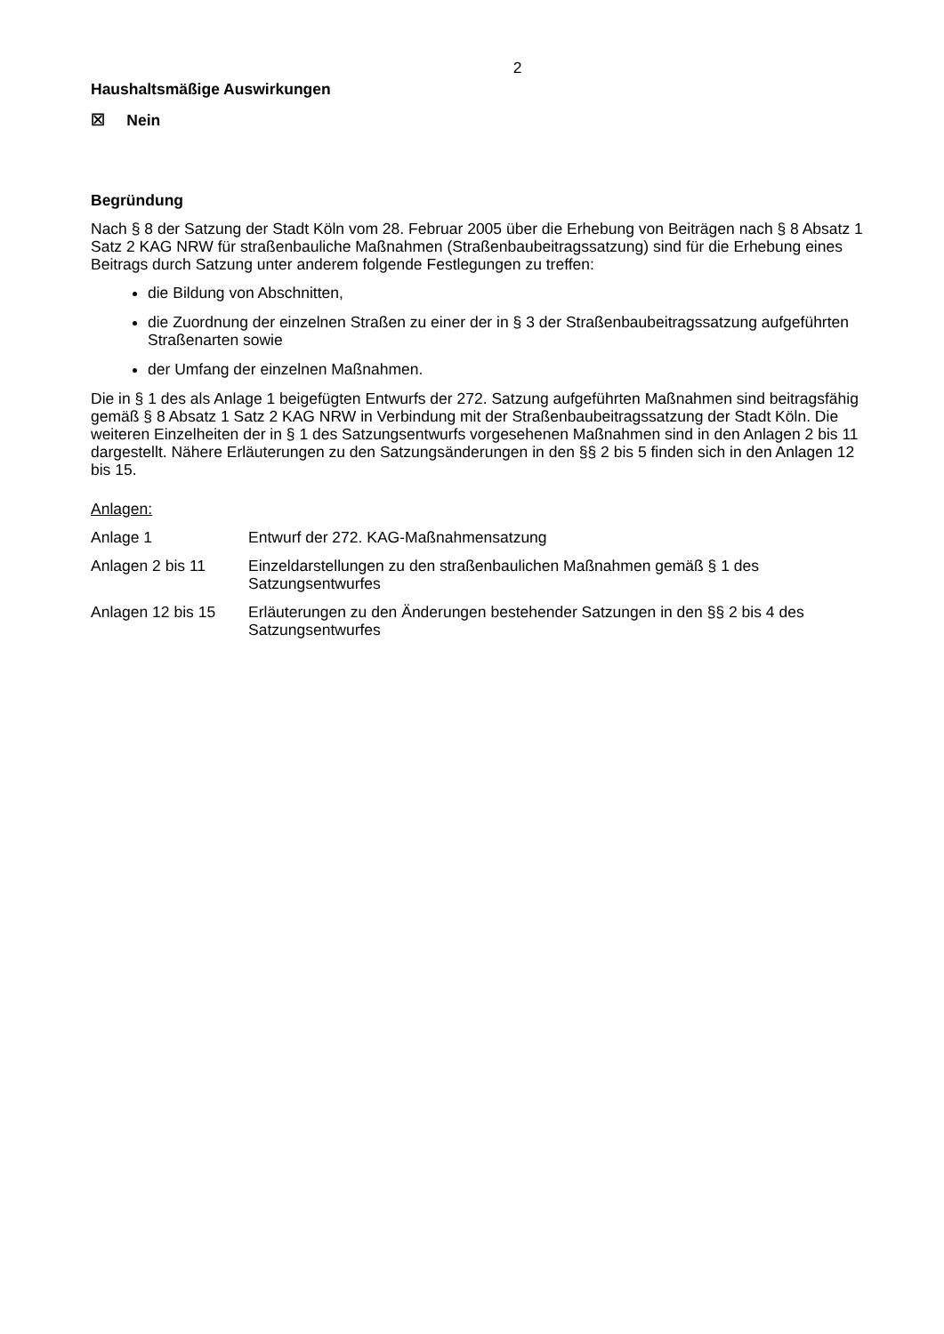2
Haushaltsmäßige Auswirkungen
☒ Nein
Begründung
Nach § 8 der Satzung der Stadt Köln vom 28. Februar 2005 über die Erhebung von Beiträgen nach § 8 Absatz 1 Satz 2 KAG NRW für straßenbauliche Maßnahmen (Straßenbaubeitragssatzung) sind für die Erhebung eines Beitrags durch Satzung unter anderem folgende Festlegungen zu treffen:
die Bildung von Abschnitten,
die Zuordnung der einzelnen Straßen zu einer der in § 3 der Straßenbaubeitragssatzung aufgeführten Straßenarten sowie
der Umfang der einzelnen Maßnahmen.
Die in § 1 des als Anlage 1 beigefügten Entwurfs der 272. Satzung aufgeführten Maßnahmen sind beitragsfähig gemäß § 8 Absatz 1 Satz 2 KAG NRW in Verbindung mit der Straßenbaubeitragssatzung der Stadt Köln. Die weiteren Einzelheiten der in § 1 des Satzungsentwurfs vorgesehenen Maßnahmen sind in den Anlagen 2 bis 11 dargestellt. Nähere Erläuterungen zu den Satzungsänderungen in den §§ 2 bis 5 finden sich in den Anlagen 12 bis 15.
Anlagen:
| Anlage 1 | Entwurf der 272. KAG-Maßnahmensatzung |
| Anlagen 2 bis 11 | Einzeldarstellungen zu den straßenbaulichen Maßnahmen gemäß § 1 des Satzungsentwurfes |
| Anlagen 12 bis 15 | Erläuterungen zu den Änderungen bestehender Satzungen in den §§ 2 bis 4 des Satzungsentwurfes |